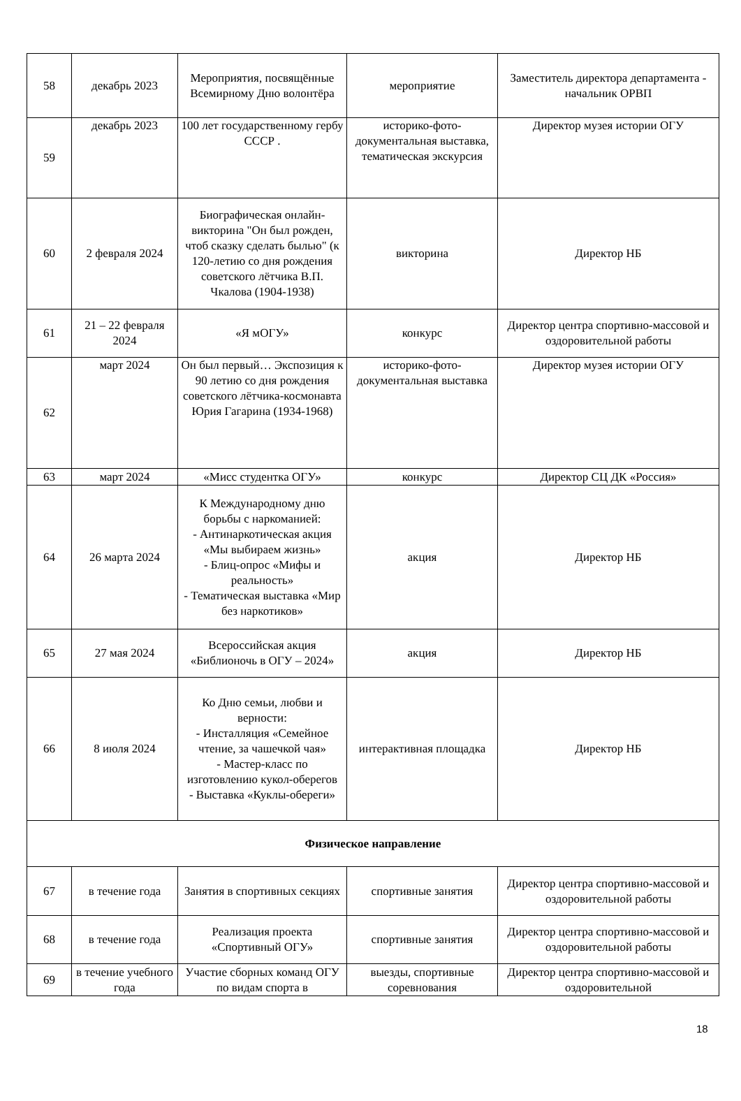| 58 | декабрь 2023 | Мероприятия, посвящённые Всемирному Дню волонтёра | мероприятие | Заместитель директора департамента - начальник ОРВП |
| 59 | декабрь 2023 | 100 лет государственному гербу СССР . | историко-фото-документальная выставка, тематическая экскурсия | Директор музея истории ОГУ |
| 60 | 2 февраля 2024 | Биографическая онлайн-викторина "Он был рожден, чтоб сказку сделать былью" (к 120-летию со дня рождения советского лётчика В.П. Чкалова (1904-1938) | викторина | Директор НБ |
| 61 | 21 – 22 февраля 2024 | «Я мОГУ» | конкурс | Директор центра спортивно-массовой и оздоровительной работы |
| 62 | март 2024 | Он был первый… Экспозиция к 90 летию со дня рождения советского лётчика-космонавта Юрия Гагарина (1934-1968) | историко-фото-документальная выставка | Директор музея истории ОГУ |
| 63 | март 2024 | «Мисс студентка ОГУ» | конкурс | Директор СЦ ДК «Россия» |
| 64 | 26 марта 2024 | К Международному дню борьбы с наркоманией: - Антинаркотическая акция «Мы выбираем жизнь» - Блиц-опрос «Мифы и реальность» - Тематическая выставка «Мир без наркотиков» | акция | Директор НБ |
| 65 | 27 мая 2024 | Всероссийская акция «Библионочь в ОГУ – 2024» | акция | Директор НБ |
| 66 | 8 июля 2024 | Ко Дню семьи, любви и верности: - Инсталляция «Семейное чтение, за чашечкой чая» - Мастер-класс по изготовлению кукол-оберегов - Выставка «Куклы-обереги» | интерактивная площадка | Директор НБ |
| Физическое направление | | | | |
| 67 | в течение года | Занятия в спортивных секциях | спортивные занятия | Директор центра спортивно-массовой и оздоровительной работы |
| 68 | в течение года | Реализация проекта «Спортивный ОГУ» | спортивные занятия | Директор центра спортивно-массовой и оздоровительной работы |
| 69 | в течение учебного года | Участие сборных команд ОГУ по видам спорта в | выезды, спортивные соревнования | Директор центра спортивно-массовой и оздоровительной |
18